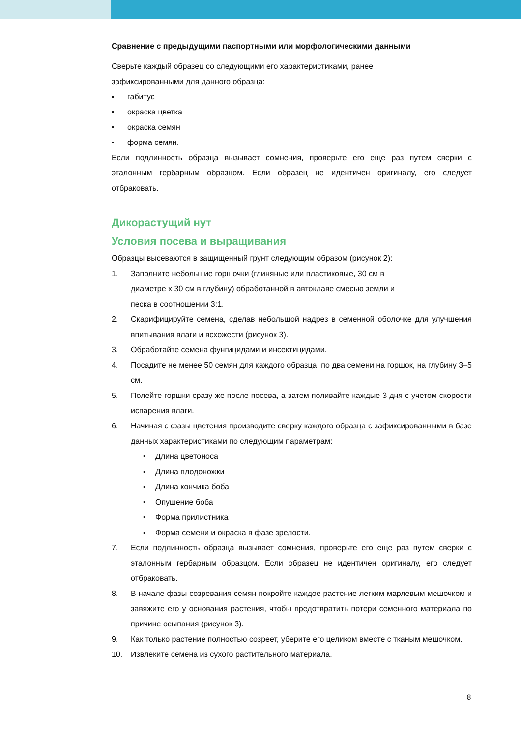Сравнение с предыдущими паспортными или морфологическими данными
Сверьте каждый образец со следующими его характеристиками, ранее
зафиксированными для данного образца:
▪ габитус
▪ окраска цветка
▪ окраска семян
▪ форма семян.
Если подлинность образца вызывает сомнения, проверьте его еще раз путем сверки с эталонным гербарным образцом. Если образец не идентичен оригиналу, его следует отбраковать.
Дикорастущий нут
Условия посева и выращивания
Образцы высеваются в защищенный грунт следующим образом (рисунок 2):
1. Заполните небольшие горшочки (глиняные или пластиковые, 30 см в
диаметре x 30 см в глубину) обработанной в автоклаве смесью земли и
песка в соотношении 3:1.
2. Скарифицируйте семена, сделав небольшой надрез в семенной оболочке для улучшения впитывания влаги и всхожести (рисунок 3).
3. Обработайте семена фунгицидами и инсектицидами.
4. Посадите не менее 50 семян для каждого образца, по два семени на горшок, на глубину 3–5 см.
5. Полейте горшки сразу же после посева, а затем поливайте каждые 3 дня с учетом скорости испарения влаги.
6. Начиная с фазы цветения производите сверку каждого образца с зафиксированными в базе данных характеристиками по следующим параметрам:
▪ Длина цветоноса
▪ Длина плодоножки
▪ Длина кончика боба
▪ Опушение боба
▪ Форма прилистника
▪ Форма семени и окраска в фазе зрелости.
7. Если подлинность образца вызывает сомнения, проверьте его еще раз путем сверки с эталонным гербарным образцом. Если образец не идентичен оригиналу, его следует отбраковать.
8. В начале фазы созревания семян покройте каждое растение легким марлевым мешочком и завяжите его у основания растения, чтобы предотвратить потери семенного материала по причине осыпания (рисунок 3).
9. Как только растение полностью созреет, уберите его целиком вместе с тканым мешочком.
10. Извлеките семена из сухого растительного материала.
8